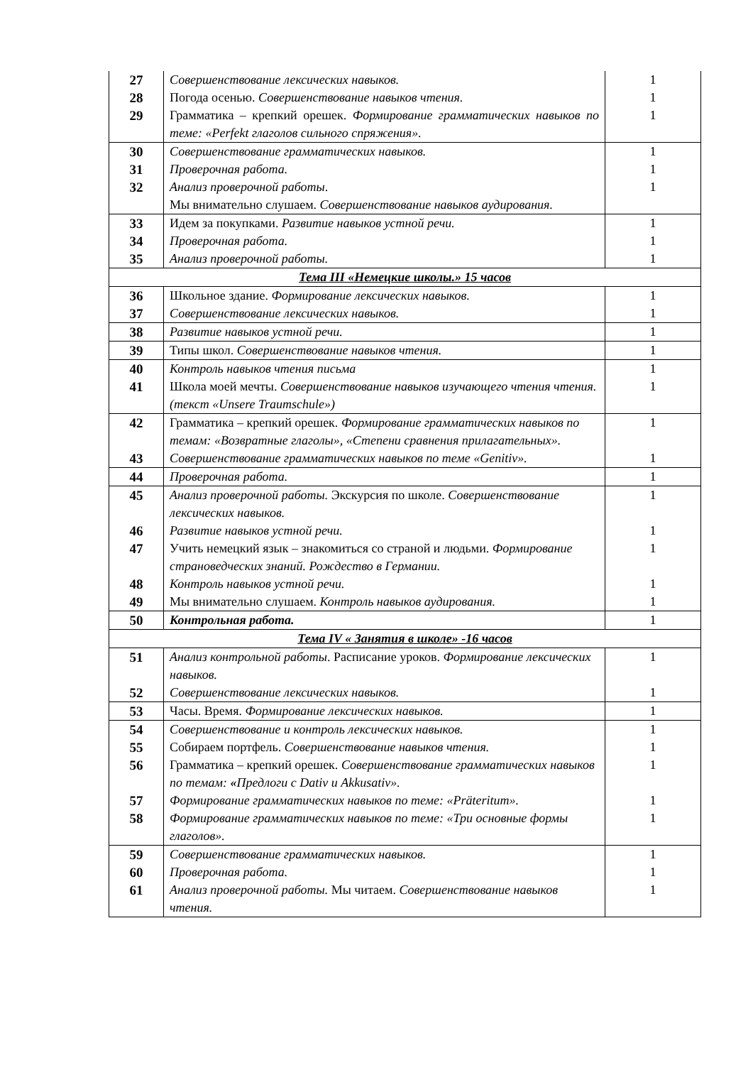| 27 | Совершенствование лексических навыков. | 1 |
| 28 | Погода осенью. Совершенствование навыков чтения. | 1 |
| 29 | Грамматика – крепкий орешек. Формирование грамматических навыков по теме: «Perfekt глаголов сильного спряжения». | 1 |
| 30 | Совершенствование грамматических навыков. | 1 |
| 31 | Проверочная работа. | 1 |
| 32 | Анализ проверочной работы . Мы внимательно слушаем. Совершенствование навыков аудирования. | 1 |
| 33 | Идем за покупками. Развитие навыков устной речи. | 1 |
| 34 | Проверочная работа. | 1 |
| 35 | Анализ проверочной работы. | 1 |
| Тема III «Немецкие школы.» 15 часов | | |
| 36 | Школьное здание. Формирование лексических навыков. | 1 |
| 37 | Совершенствование лексических навыков. | 1 |
| 38 | Развитие навыков устной речи. | 1 |
| 39 | Типы школ. Совершенствование навыков чтения. | 1 |
| 40 | Контроль навыков чтения письма | 1 |
| 41 | Школа моей мечты. Совершенствование навыков изучающего чтения чтения. (текст «Unsere Traumschule») | 1 |
| 42 | Грамматика – крепкий орешек. Формирование грамматических навыков по темам: «Возвратные глаголы», «Степени сравнения прилагательных». | 1 |
| 43 | Совершенствование грамматических навыков по теме «Genitiv». | 1 |
| 44 | Проверочная работа. | 1 |
| 45 | Анализ проверочной работы. Экскурсия по школе. Совершенствование лексических навыков. | 1 |
| 46 | Развитие навыков устной речи. | 1 |
| 47 | Учить немецкий язык – знакомиться со страной и людьми. Формирование страноведческих знаний. Рождество в Германии. | 1 |
| 48 | Контроль навыков устной речи. | 1 |
| 49 | Мы внимательно слушаем. Контроль навыков аудирования. | 1 |
| 50 | Контрольная работа. | 1 |
| Тема IV « Занятия в школе» -16 часов | | |
| 51 | Анализ контрольной работы . Расписание уроков. Формирование лексических навыков. | 1 |
| 52 | Совершенствование лексических навыков. | 1 |
| 53 | Часы. Время. Формирование лексических навыков. | 1 |
| 54 | Совершенствование и контроль лексических навыков. | 1 |
| 55 | Собираем портфель. Совершенствование навыков чтения. | 1 |
| 56 | Грамматика – крепкий орешек. Совершенствование грамматических навыков по темам: « Предлоги с Dativ и Akkusativ». | 1 |
| 57 | Формирование грамматических навыков по теме: «Präteritum». | 1 |
| 58 | Формирование грамматических навыков по теме: «Три основные формы глаголов». | 1 |
| 59 | Совершенствование грамматических навыков. | 1 |
| 60 | Проверочная работа. | 1 |
| 61 | Анализ проверочной работы. Мы читаем. Совершенствование навыков чтения. | 1 |